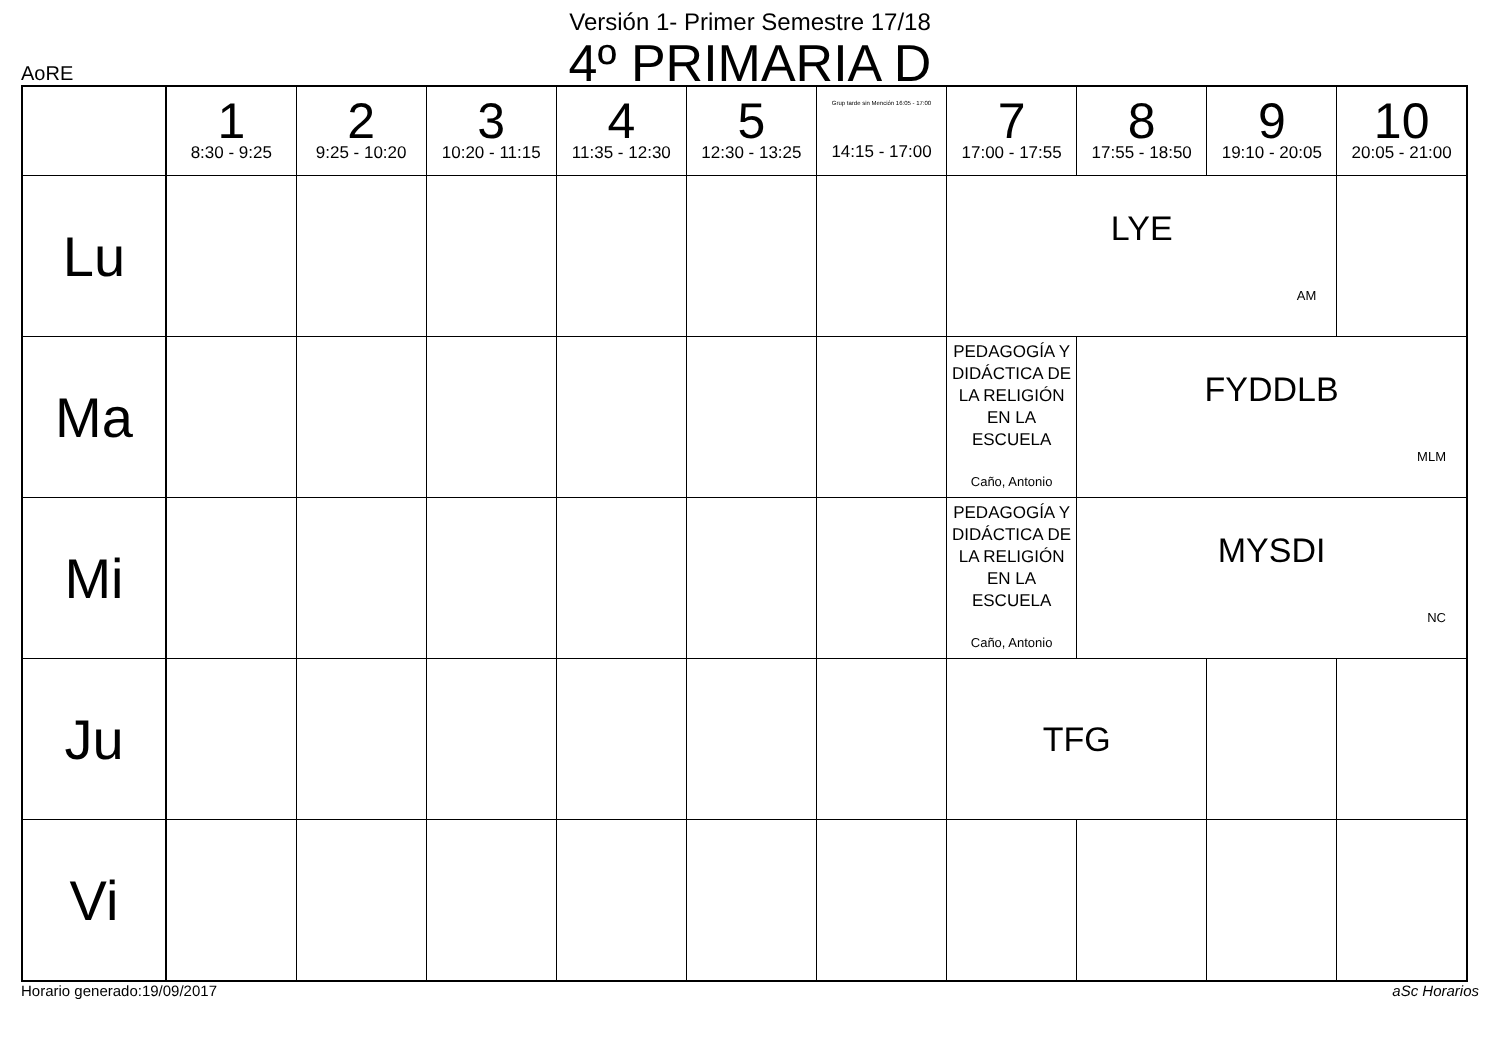Versión 1- Primer Semestre 17/18
4º PRIMARIA D
AoRE
| | 1 8:30 - 9:25 | 2 9:25 - 10:20 | 3 10:20 - 11:15 | 4 11:35 - 12:30 | 5 12:30 - 13:25 | Grup tarde sin Mención 16:05 - 17:00 14:15 - 17:00 | 7 17:00 - 17:55 | 8 17:55 - 18:50 | 9 19:10 - 20:05 | 10 20:05 - 21:00 |
| --- | --- | --- | --- | --- | --- | --- | --- | --- | --- | --- |
| Lu | | | | | | | LYE AM | | | |
| Ma | | | | | | | PEDAGOGÍA Y DIDÁCTICA DE LA RELIGIÓN EN LA ESCUELA Caño, Antonio | FYDDLB MLM | | |
| Mi | | | | | | | PEDAGOGÍA Y DIDÁCTICA DE LA RELIGIÓN EN LA ESCUELA Caño, Antonio | MYSDI NC | | |
| Ju | | | | | | | TFG | | | |
| Vi | | | | | | | | | | |
Horario generado:19/09/2017 aSc Horarios